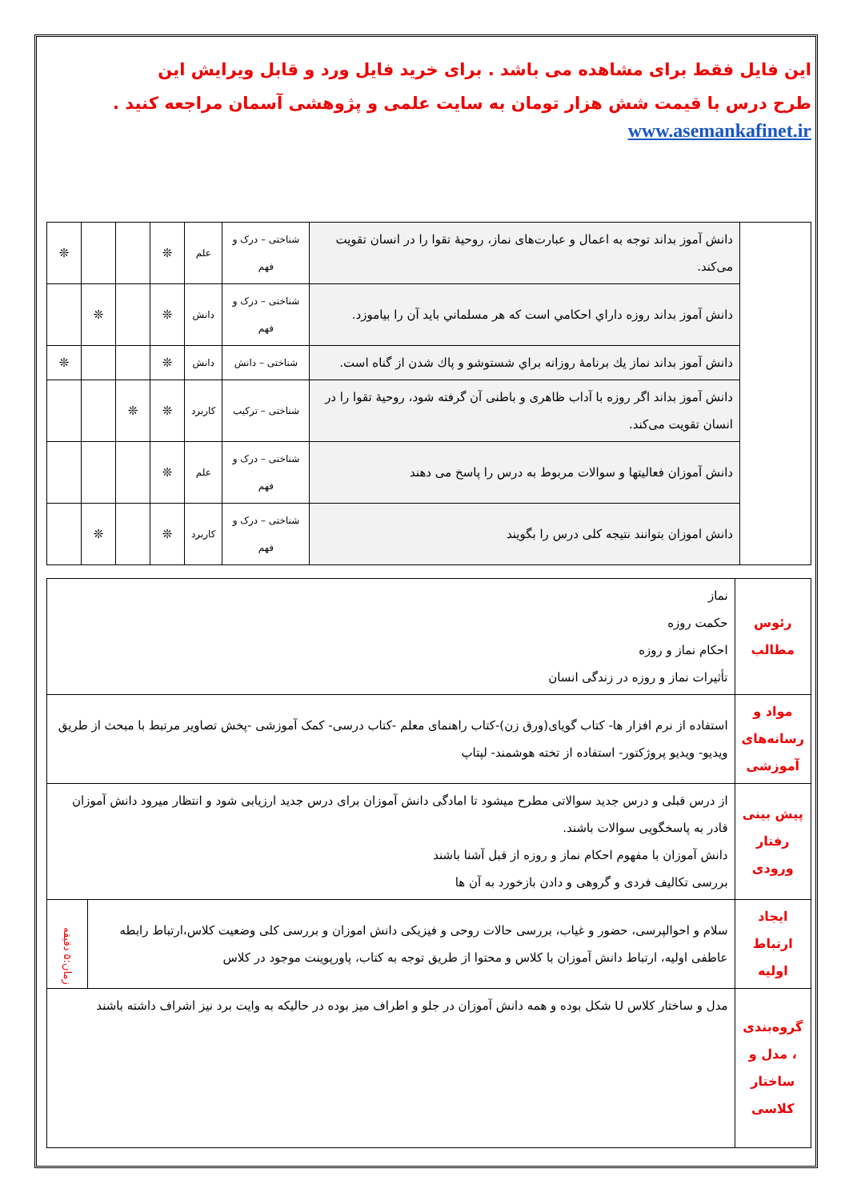این فایل فقط برای مشاهده می باشد . برای خرید فایل ورد و قابل ویرایش این
طرح درس با قیمت شش هزار تومان به سایت علمی و پژوهشی آسمان مراجعه کنید .
www.asemankafinet.ir
| | دانش آموز بداند توجه به اعمال و عبارت‌های نماز، روحیهٔ تقوا را در انسان تقویت می‌کند. | شناختی – درک و فهم | علم | ❊ | | | ❊ |
| | دانش آموز بداند روزه داراي احكامي است كه هر مسلماني بايد آن را بياموزد. | شناختی – درک و فهم | دانش | ❊ | | ❊ | |
| | دانش آموز بداند نماز يك برنامهٔ روزانه براي شستوشو و پاك شدن از گناه است. | شناختی – دانش | دانش | ❊ | | | ❊ |
| | دانش آموز بداند اگر روزه با آداب ظاهری و باطنی آن گرفته شود، روحیهٔ تقوا را در انسان تقویت می‌کند. | شناختی – ترکیب | کاربرد | ❊ | ❊ | | |
| | دانش آموزان فعالیتها و سوالات مربوط به درس را پاسخ می دهند | شناختی – درک و فهم | علم | ❊ | | | |
| | دانش اموزان بتوانند نتیجه کلی درس را بگویند | شناختی – درک و فهم | کاربرد | ❊ | | ❊ | |
| رئوس مطالب | نماز حکمت روزه احکام نماز و روزه تأثیرات نماز و روزه در زندگی انسان | |
| مواد و رسانه‌های آموزشی | استفاده از نرم افزار ها- کتاب گویای(ورق زن)-کتاب راهنمای معلم -کتاب درسی- کمک آموزشی -پخش تصاویر مرتبط با مبحث از طریق ویدیو- ویدیو پروژکتور- استفاده از تخته هوشمند- لپتاپ | |
| پیش بینی رفتار ورودی | از درس قبلی و درس جدید سوالاتی مطرح میشود تا امادگی دانش آموزان برای درس جدید ارزیابی شود و انتظار میرود دانش آموزان قادر به پاسخگویی سوالات باشند. دانش آموزان با مفهوم احکام نماز و روزه از قبل آشنا باشند بررسی تکالیف فردی و گروهی و دادن بازخورد به آن ها | |
| ایجاد ارتباط اولیه | سلام و احوالپرسی، حضور و غیاب، بررسی حالات روحی و فیزیکی دانش اموزان و بررسی کلی وضعیت کلاس،ارتباط رابطه عاطفی اولیه، ارتباط دانش آموزان با کلاس و محتوا از طریق توجه به کتاب، پاورپوینت موجود در کلاس | زمان:۵ دقیقه |
| گروه‌بندی ، مدل و ساختار کلاسی | مدل و ساختار کلاس U شکل بوده و همه دانش آموزان در جلو و اطراف میز بوده در حالیکه به وایت برد نیز اشراف داشته باشند | |